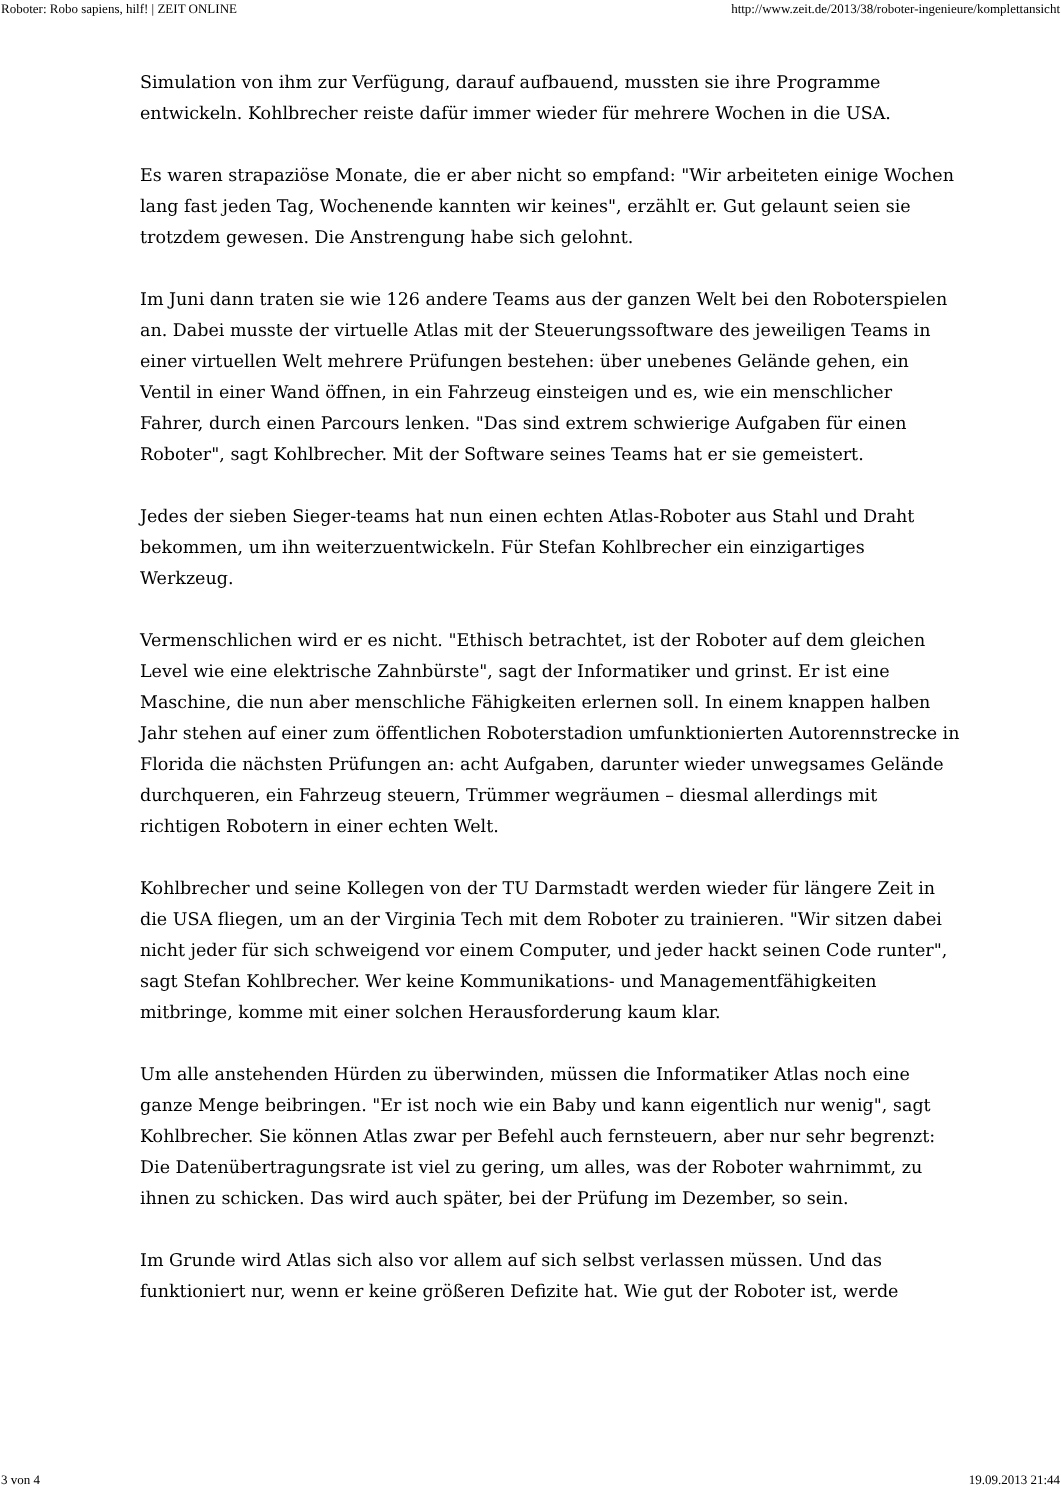Roboter: Robo sapiens, hilf! | ZEIT ONLINE http://www.zeit.de/2013/38/roboter-ingenieure/komplettansicht
Simulation von ihm zur Verfügung, darauf aufbauend, mussten sie ihre Programme entwickeln. Kohlbrecher reiste dafür immer wieder für mehrere Wochen in die USA.
Es waren strapaziöse Monate, die er aber nicht so empfand: "Wir arbeiteten einige Wochen lang fast jeden Tag, Wochenende kannten wir keines", erzählt er. Gut gelaunt seien sie trotzdem gewesen. Die Anstrengung habe sich gelohnt.
Im Juni dann traten sie wie 126 andere Teams aus der ganzen Welt bei den Roboterspielen an. Dabei musste der virtuelle Atlas mit der Steuerungssoftware des jeweiligen Teams in einer virtuellen Welt mehrere Prüfungen bestehen: über unebenes Gelände gehen, ein Ventil in einer Wand öffnen, in ein Fahrzeug einsteigen und es, wie ein menschlicher Fahrer, durch einen Parcours lenken. "Das sind extrem schwierige Aufgaben für einen Roboter", sagt Kohlbrecher. Mit der Software seines Teams hat er sie gemeistert.
Jedes der sieben Sieger-teams hat nun einen echten Atlas-Roboter aus Stahl und Draht bekommen, um ihn weiterzuentwickeln. Für Stefan Kohlbrecher ein einzigartiges Werkzeug.
Vermenschlichen wird er es nicht. "Ethisch betrachtet, ist der Roboter auf dem gleichen Level wie eine elektrische Zahnbürste", sagt der Informatiker und grinst. Er ist eine Maschine, die nun aber menschliche Fähigkeiten erlernen soll. In einem knappen halben Jahr stehen auf einer zum öffentlichen Roboterstadion umfunktionierten Autorennstrecke in Florida die nächsten Prüfungen an: acht Aufgaben, darunter wieder unwegsames Gelände durchqueren, ein Fahrzeug steuern, Trümmer wegräumen – diesmal allerdings mit richtigen Robotern in einer echten Welt.
Kohlbrecher und seine Kollegen von der TU Darmstadt werden wieder für längere Zeit in die USA fliegen, um an der Virginia Tech mit dem Roboter zu trainieren. "Wir sitzen dabei nicht jeder für sich schweigend vor einem Computer, und jeder hackt seinen Code runter", sagt Stefan Kohlbrecher. Wer keine Kommunikations- und Managementfähigkeiten mitbringe, komme mit einer solchen Herausforderung kaum klar.
Um alle anstehenden Hürden zu überwinden, müssen die Informatiker Atlas noch eine ganze Menge beibringen. "Er ist noch wie ein Baby und kann eigentlich nur wenig", sagt Kohlbrecher. Sie können Atlas zwar per Befehl auch fernsteuern, aber nur sehr begrenzt: Die Datenübertragungsrate ist viel zu gering, um alles, was der Roboter wahrnimmt, zu ihnen zu schicken. Das wird auch später, bei der Prüfung im Dezember, so sein.
Im Grunde wird Atlas sich also vor allem auf sich selbst verlassen müssen. Und das funktioniert nur, wenn er keine größeren Defizite hat. Wie gut der Roboter ist, werde
3 von 4 19.09.2013 21:44